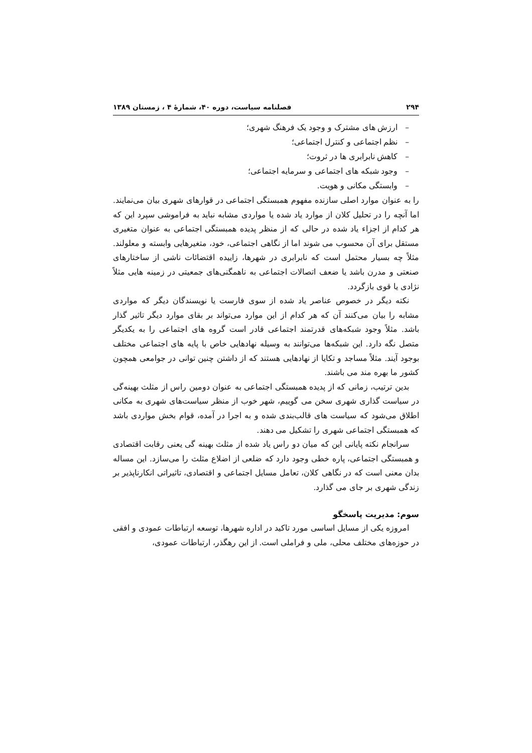۲۹۴ فصلنامه سیاست، دوره ۴۰، شمارهٔ ۴ ، زمستان ۱۳۸۹
– ارزش های مشترک و وجود یک فرهنگ شهری؛
– نظم اجتماعی و کنترل اجتماعی؛
– کاهش نابرابری ها در ثروت؛
– وجود شبکه های اجتماعی و سرمایه اجتماعی؛
– وابستگی مکانی و هویت.
را به عنوان موارد اصلی سازنده مفهوم همبستگی اجتماعی در قوارهای شهری بیان می‌نمایند. اما آنچه را در تحلیل کلان از موارد یاد شده یا مواردی مشابه نباید به فراموشی سپرد این که هر کدام از اجزاء یاد شده در حالی که از منظر پدیده همبستگی اجتماعی به عنوان متغیری مستقل برای آن محسوب می شوند اما از نگاهی اجتماعی، خود، متغیرهایی وابسته و معلولند. مثلاً چه بسیار محتمل است که نابرابری در شهرها، زاییده اقتضائات ناشی از ساختارهای صنعتی و مدرن باشد یا ضعف اتصالات اجتماعی به ناهمگنی‌های جمعیتی در زمینه هایی مثلاً نژادی یا قوی بازگردد.
نکته دیگر در خصوص عناصر یاد شده از سوی فارست یا نویسندگان دیگر که مواردی مشابه را بیان می‌کنند آن که هر کدام از این موارد می‌تواند بر بقای موارد دیگر تاثیر گذار باشد. مثلاً وجود شبکه‌های قدرتمند اجتماعی قادر است گروه های اجتماعی را به یکدیگر متصل نگه دارد. این شبکه‌ها می‌توانند به وسیله نهادهایی خاص با پایه های اجتماعی مختلف بوجود آیند. مثلاً مساجد و تکایا از نهادهایی هستند که از داشتن چنین توانی در جوامعی همچون کشور ما بهره مند می باشند.
بدین ترتیب، زمانی که از پدیده همبستگی اجتماعی به عنوان دومین راس از مثلث بهینه‌گی در سیاست گذاری شهری سخن می گوییم، شهر خوب از منظر سیاست‌های شهری به مکانی اطلاق می‌شود که سیاست های قالب‌بندی شده و به اجرا در آمده، قوام بخش مواردی باشد که همبستگی اجتماعی شهری را تشکیل می دهند.
سرانجام نکته پایانی این که میان دو راس یاد شده از مثلث بهینه گی یعنی رقابت اقتصادی و همبستگی اجتماعی، پاره خطی وجود دارد که ضلعی از اضلاع مثلث را می‌سازد. این مساله بدان معنی است که در نگاهی کلان، تعامل مسایل اجتماعی و اقتصادی، تاثیراتی انکارناپذیر بر زندگی شهری بر جای می گذارد.
سوم: مدیریت پاسخگو
امروزه یکی از مسایل اساسی مورد تاکید در اداره شهرها، توسعه ارتباطات عمودی و افقی در حوزه‌های مختلف محلی، ملی و فراملی است. از این رهگذر، ارتباطات عمودی،